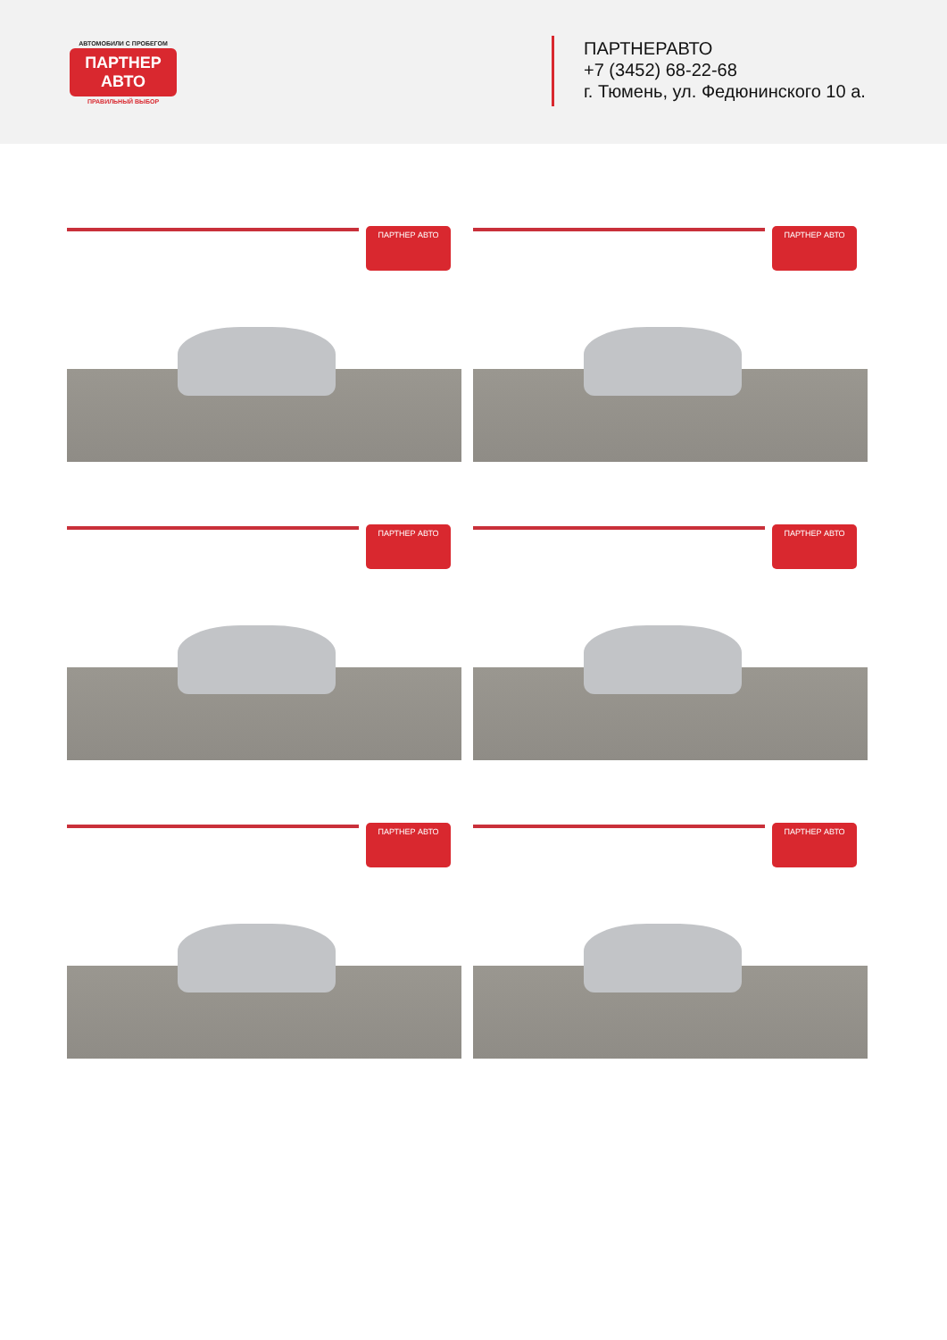АВТОМОБИЛИ С ПРОБЕГОМ
ПАРТНЕР АВТО
ПРАВИЛЬНЫЙ ВЫБОР
ПАРТНЕРАВТО
+7 (3452) 68-22-68
г. Тюмень, ул. Федюнинского 10 а.
ПАРТНЕР АВТО
ПАРТНЕР АВТО
ПАРТНЕР АВТО
ПАРТНЕР АВТО
ПАРТНЕР АВТО
ПАРТНЕР АВТО